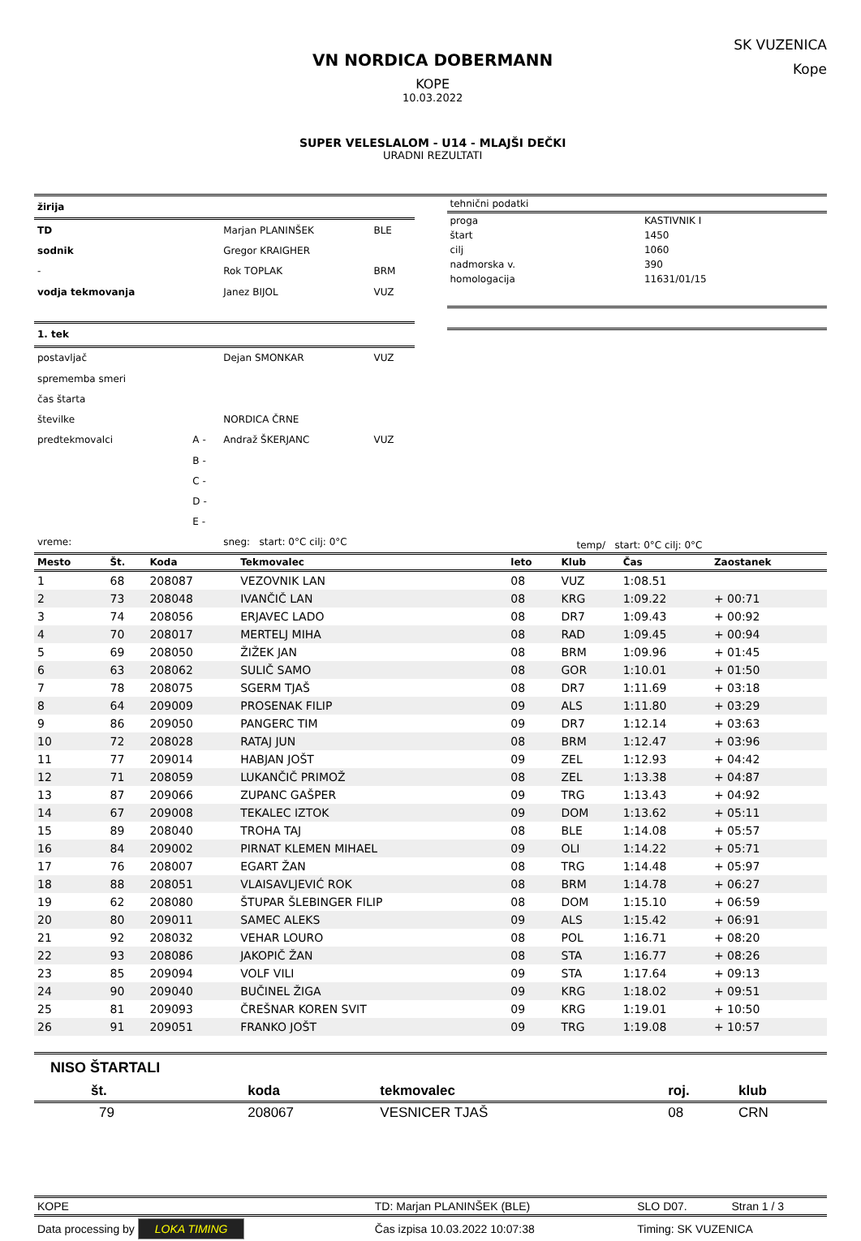VN NORDICA DOBERMANN
KOPE
10.03.2022
SUPER VELESLALOM - U14 - MLAJŠI DEČKI
URADNI REZULTATI
SK VUZENICA
Kope
| žirija | | | |
| --- | --- | --- | --- |
| TD | | Marjan PLANINŠEK | BLE |
| sodnik | | Gregor KRAIGHER | |
| - | | Rok TOPLAK | BRM |
| vodja tekmovanja | | Janez BIJOL | VUZ |
| 1. tek | | | |
| postavljač | | Dejan SMONKAR | VUZ |
| sprememba smeri | | | |
| čas štarta | | | |
| številke | | NORDICA ČRNE | |
| predtekmovalci | A - | Andraž ŠKERJANC | VUZ |
| | B - | | |
| | C - | | |
| | D - | | |
| | E - | | |
| vreme: | | sneg: start: 0°C cilj: 0°C | |
| tehnični podatki | |
| proga | KASTIVNIK I |
| štart | 1450 |
| cilj | 1060 |
| nadmorska v. | 390 |
| homologacija | 11631/01/15 |
| temp/ start: 0°C cilj: 0°C | |
| Mesto | Št. | Koda | Tekmovalec | leto | Klub | Čas | Zaostanek |
| --- | --- | --- | --- | --- | --- | --- | --- |
| 1 | 68 | 208087 | VEZOVNIK LAN | 08 | VUZ | 1:08.51 | |
| 2 | 73 | 208048 | IVANČIČ LAN | 08 | KRG | 1:09.22 | + 00:71 |
| 3 | 74 | 208056 | ERJAVEC LADO | 08 | DR7 | 1:09.43 | + 00:92 |
| 4 | 70 | 208017 | MERTELJ MIHA | 08 | RAD | 1:09.45 | + 00:94 |
| 5 | 69 | 208050 | ŽIŽEK JAN | 08 | BRM | 1:09.96 | + 01:45 |
| 6 | 63 | 208062 | SULIČ SAMO | 08 | GOR | 1:10.01 | + 01:50 |
| 7 | 78 | 208075 | SGERM TJAŠ | 08 | DR7 | 1:11.69 | + 03:18 |
| 8 | 64 | 209009 | PROSENAK FILIP | 09 | ALS | 1:11.80 | + 03:29 |
| 9 | 86 | 209050 | PANGERC TIM | 09 | DR7 | 1:12.14 | + 03:63 |
| 10 | 72 | 208028 | RATAJ JUN | 08 | BRM | 1:12.47 | + 03:96 |
| 11 | 77 | 209014 | HABJAN JOŠT | 09 | ZEL | 1:12.93 | + 04:42 |
| 12 | 71 | 208059 | LUKANČIČ PRIMOŽ | 08 | ZEL | 1:13.38 | + 04:87 |
| 13 | 87 | 209066 | ZUPANC GAŠPER | 09 | TRG | 1:13.43 | + 04:92 |
| 14 | 67 | 209008 | TEKALEC IZTOK | 09 | DOM | 1:13.62 | + 05:11 |
| 15 | 89 | 208040 | TROHA TAJ | 08 | BLE | 1:14.08 | + 05:57 |
| 16 | 84 | 209002 | PIRNAT KLEMEN MIHAEL | 09 | OLI | 1:14.22 | + 05:71 |
| 17 | 76 | 208007 | EGART ŽAN | 08 | TRG | 1:14.48 | + 05:97 |
| 18 | 88 | 208051 | VLAISAVLJEVIĆ ROK | 08 | BRM | 1:14.78 | + 06:27 |
| 19 | 62 | 208080 | ŠTUPAR ŠLEBINGER FILIP | 08 | DOM | 1:15.10 | + 06:59 |
| 20 | 80 | 209011 | SAMEC ALEKS | 09 | ALS | 1:15.42 | + 06:91 |
| 21 | 92 | 208032 | VEHAR LOURO | 08 | POL | 1:16.71 | + 08:20 |
| 22 | 93 | 208086 | JAKOPIČ ŽAN | 08 | STA | 1:16.77 | + 08:26 |
| 23 | 85 | 209094 | VOLF VILI | 09 | STA | 1:17.64 | + 09:13 |
| 24 | 90 | 209040 | BUČINEL ŽIGA | 09 | KRG | 1:18.02 | + 09:51 |
| 25 | 81 | 209093 | ČREŠNAR KOREN SVIT | 09 | KRG | 1:19.01 | + 10:50 |
| 26 | 91 | 209051 | FRANKO JOŠT | 09 | TRG | 1:19.08 | + 10:57 |
NISO ŠTARTALI
| št. | koda | tekmovalec | roj. | klub |
| --- | --- | --- | --- | --- |
| 79 | 208067 | VESNICER TJAŠ | 08 | CRN |
| KOPE | TD: Marjan PLANINŠEK (BLE) | SLO D07. | Stran 1 / 3 |
| Data processing by LOKA TIMING | Čas izpisa 10.03.2022 10:07:38 | Timing: SK VUZENICA | |